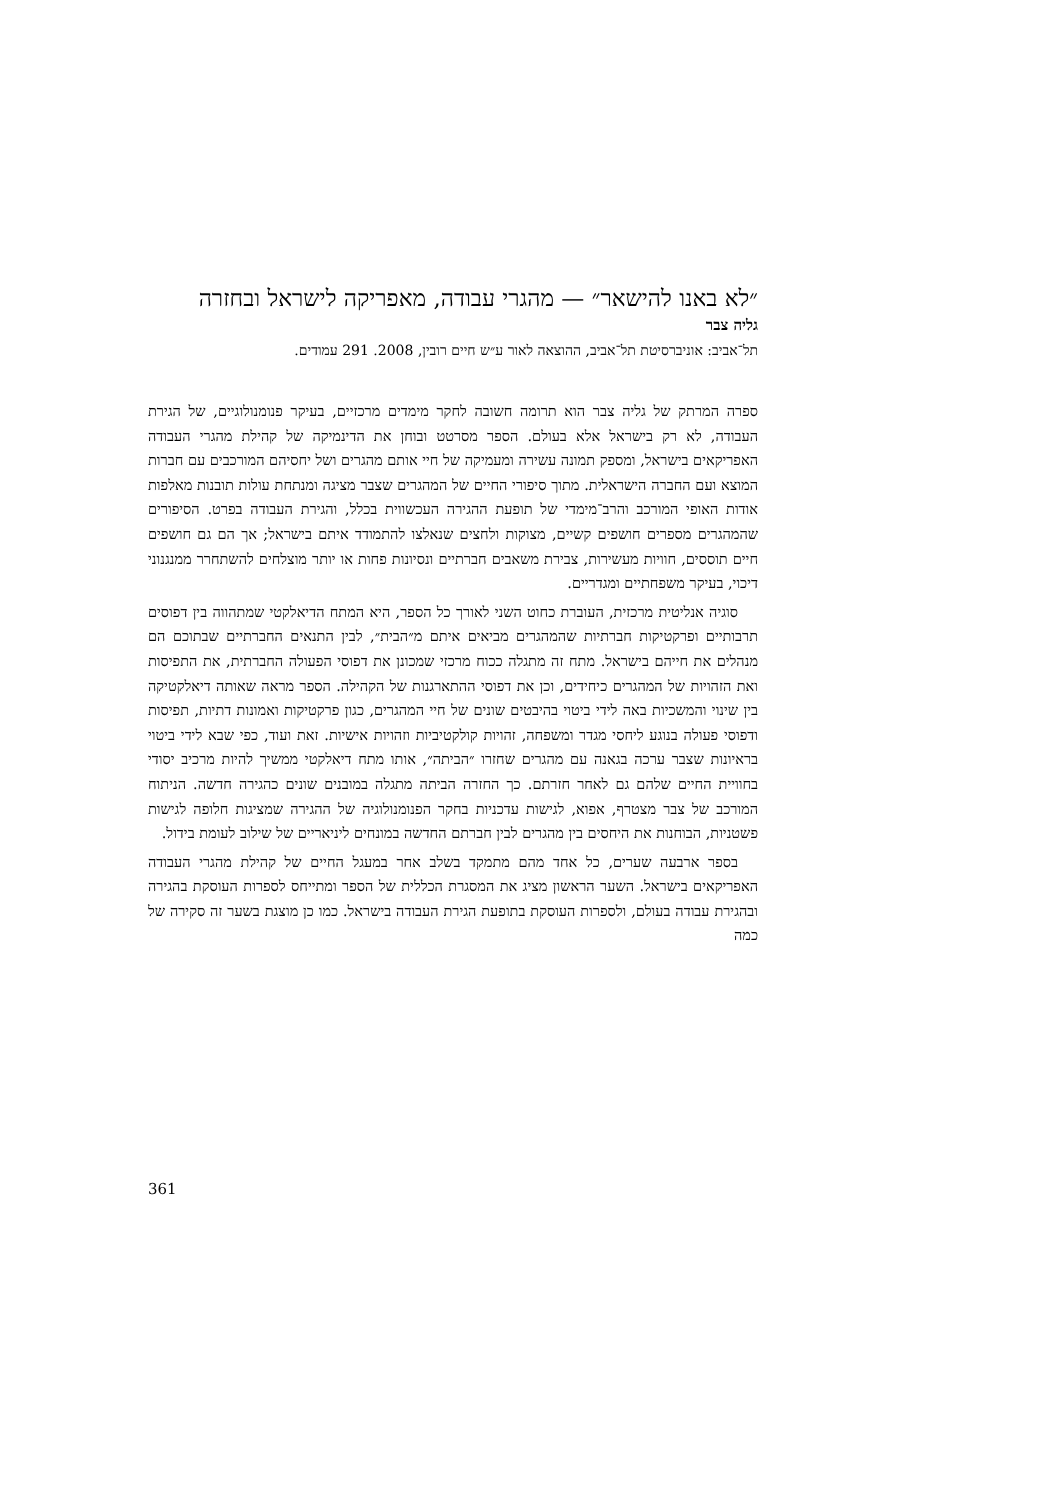״לא באנו להישאר״ — מהגרי עבודה, מאפריקה לישראל ובחזרה
גליה צבר
תל־אביב: אוניברסיטת תל־אביב, ההוצאה לאור ע״ש חיים רובין, 2008. 291 עמודים.
ספרה המרתק של גליה צבר הוא תרומה חשובה לחקר מימדים מרכזיים, בעיקר פנומנולוגיים, של הגירת העבודה, לא רק בישראל אלא בעולם. הספר מסרטט ובוחן את הדינמיקה של קהילת מהגרי העבודה האפריקאים בישראל, ומספק תמונה עשירה ומעמיקה של חיי אותם מהגרים ושל יחסיהם המורכבים עם חברות המוצא ועם החברה הישראלית. מתוך סיפורי החיים של המהגרים שצבר מציגה ומנתחת עולות תובנות מאלפות אודות האופי המורכב והרב־מימדי של תופעת ההגירה העכשווית בכלל, והגירת העבודה בפרט. הסיפורים שהמהגרים מספרים חושפים קשיים, מצוקות ולחצים שנאלצו להתמודד איתם בישראל; אך הם גם חושפים חיים תוססים, חוויות מעשירות, צבירת משאבים חברתיים ונסיונות פחות או יותר מוצלחים להשתחרר ממנגנוני דיכוי, בעיקר משפחתיים ומגדריים.
סוגיה אנליטית מרכזית, העוברת כחוט השני לאורך כל הספר, היא המתח הדיאלקטי שמתהווה בין דפוסים תרבותיים ופרקטיקות חברתיות שהמהגרים מביאים איתם מ״הבית״, לבין התנאים החברתיים שבתוכם הם מנהלים את חייהם בישראל. מתח זה מתגלה ככוח מרכזי שמכונן את דפוסי הפעולה החברתית, את התפיסות ואת הזהויות של המהגרים כיחידים, וכן את דפוסי ההתארגנות של הקהילה. הספר מראה שאותה דיאלקטיקה בין שינוי והמשכיות באה לידי ביטוי בהיבטים שונים של חיי המהגרים, כגון פרקטיקות ואמונות דתיות, תפיסות ודפוסי פעולה בנוגע ליחסי מגדר ומשפחה, זהויות קולקטיביות וזהויות אישיות. זאת ועוד, כפי שבא לידי ביטוי בראיונות שצבר ערכה בגאנה עם מהגרים שחזרו ״הביתה״, אותו מתח דיאלקטי ממשיך להיות מרכיב יסודי בחוויית החיים שלהם גם לאחר חזרתם. כך החזרה הביתה מתגלה במובנים שונים כהגירה חדשה. הניתוח המורכב של צבר מצטרף, אפוא, לגישות עדכניות בחקר הפנומנולוגיה של ההגירה שמציגות חלופה לגישות פשטניות, הבוחנות את היחסים בין מהגרים לבין חברתם החדשה במונחים ליניאריים של שילוב לעומת בידול.
בספר ארבעה שערים, כל אחד מהם מתמקד בשלב אחר במעגל החיים של קהילת מהגרי העבודה האפריקאים בישראל. השער הראשון מציג את המסגרת הכללית של הספר ומתייחס לספרות העוסקת בהגירה ובהגירת עבודה בעולם, ולספרות העוסקת בתופעת הגירת העבודה בישראל. כמו כן מוצגת בשער זה סקירה של כמה
361